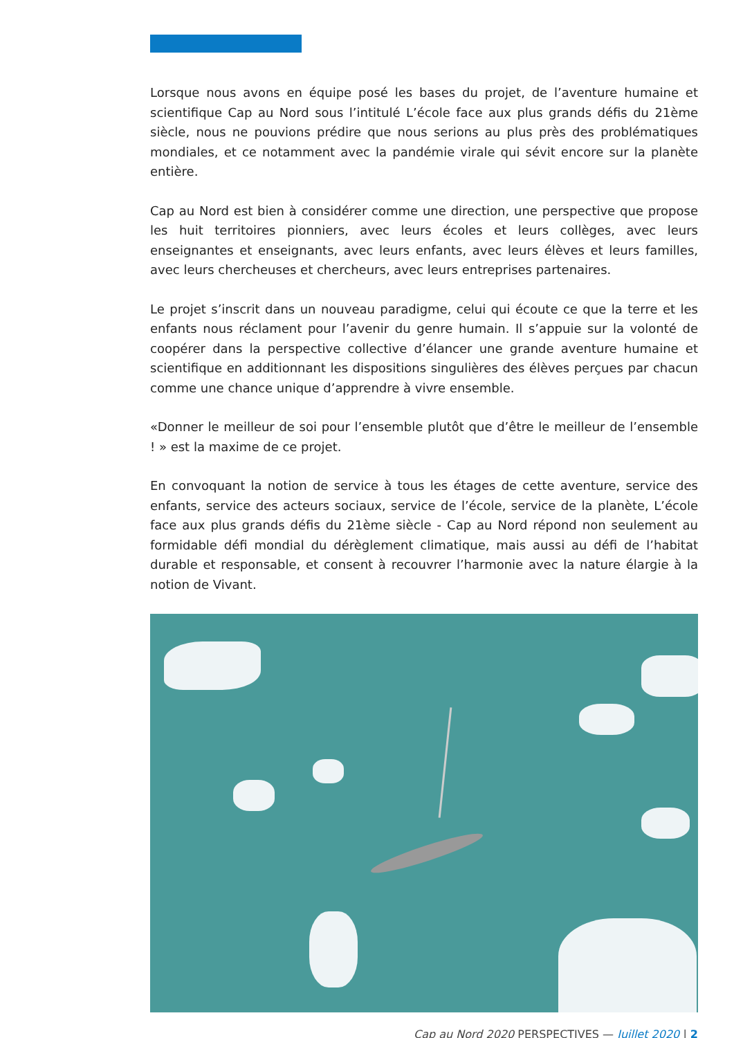Lorsque nous avons en équipe posé les bases du projet, de l’aventure humaine et scientifique Cap au Nord sous l’intitulé L’école face aux plus grands défis du 21ème siècle, nous ne pouvions prédire que nous serions au plus près des problématiques mondiales, et ce notamment avec la pandémie virale qui sévit encore sur la planète entière.
Cap au Nord est bien à considérer comme une direction, une perspective que propose les huit territoires pionniers, avec leurs écoles et leurs collèges, avec leurs enseignantes et enseignants, avec leurs enfants, avec leurs élèves et leurs familles, avec leurs chercheuses et chercheurs, avec leurs entreprises partenaires.
Le projet s’inscrit dans un nouveau paradigme, celui qui écoute ce que la terre et les enfants nous réclament pour l’avenir du genre humain. Il s’appuie sur la volonté de coopérer dans la perspective collective d’élancer une grande aventure humaine et scientifique en additionnant les dispositions singulières des élèves perçues par chacun comme une chance unique d’apprendre à vivre ensemble.
«Donner le meilleur de soi pour l’ensemble plutôt que d’être le meilleur de l’ensemble ! » est la maxime de ce projet.
En convoquant la notion de service à tous les étages de cette aventure, service des enfants, service des acteurs sociaux, service de l’école, service de la planète, L’école face aux plus grands défis du 21ème siècle - Cap au Nord répond non seulement au formidable défi mondial du dérèglement climatique, mais aussi au défi de l’habitat durable et responsable, et consent à recouvrer l’harmonie avec la nature élargie à la notion de Vivant.
Cap au Nord 2020 PERSPECTIVES — Juillet 2020 | 2